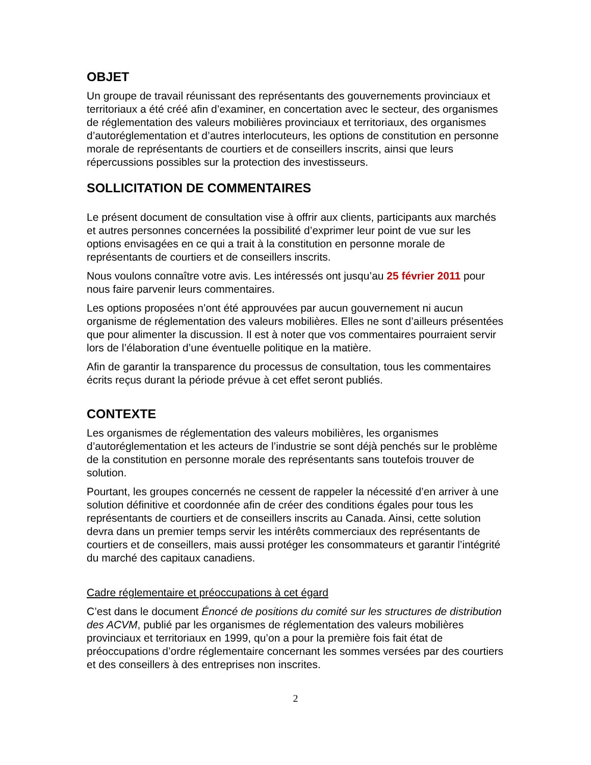OBJET
Un groupe de travail réunissant des représentants des gouvernements provinciaux et territoriaux a été créé afin d’examiner, en concertation avec le secteur, des organismes de réglementation des valeurs mobilières provinciaux et territoriaux, des organismes d’autoréglementation et d’autres interlocuteurs, les options de constitution en personne morale de représentants de courtiers et de conseillers inscrits, ainsi que leurs répercussions possibles sur la protection des investisseurs.
SOLLICITATION DE COMMENTAIRES
Le présent document de consultation vise à offrir aux clients, participants aux marchés et autres personnes concernées la possibilité d’exprimer leur point de vue sur les options envisagées en ce qui a trait à la constitution en personne morale de représentants de courtiers et de conseillers inscrits.
Nous voulons connaître votre avis. Les intéressés ont jusqu’au 25 février 2011 pour nous faire parvenir leurs commentaires.
Les options proposées n’ont été approuvées par aucun gouvernement ni aucun organisme de réglementation des valeurs mobilières. Elles ne sont d’ailleurs présentées que pour alimenter la discussion. Il est à noter que vos commentaires pourraient servir lors de l’élaboration d’une éventuelle politique en la matière.
Afin de garantir la transparence du processus de consultation, tous les commentaires écrits reçus durant la période prévue à cet effet seront publiés.
CONTEXTE
Les organismes de réglementation des valeurs mobilières, les organismes d’autoréglementation et les acteurs de l’industrie se sont déjà penchés sur le problème de la constitution en personne morale des représentants sans toutefois trouver de solution.
Pourtant, les groupes concernés ne cessent de rappeler la nécessité d’en arriver à une solution définitive et coordonnée afin de créer des conditions égales pour tous les représentants de courtiers et de conseillers inscrits au Canada. Ainsi, cette solution devra dans un premier temps servir les intérêts commerciaux des représentants de courtiers et de conseillers, mais aussi protéger les consommateurs et garantir l’intégrité du marché des capitaux canadiens.
Cadre réglementaire et préoccupations à cet égard
C’est dans le document Énoncé de positions du comité sur les structures de distribution des ACVM, publié par les organismes de réglementation des valeurs mobilières provinciaux et territoriaux en 1999, qu’on a pour la première fois fait état de préoccupations d’ordre réglementaire concernant les sommes versées par des courtiers et des conseillers à des entreprises non inscrites.
2